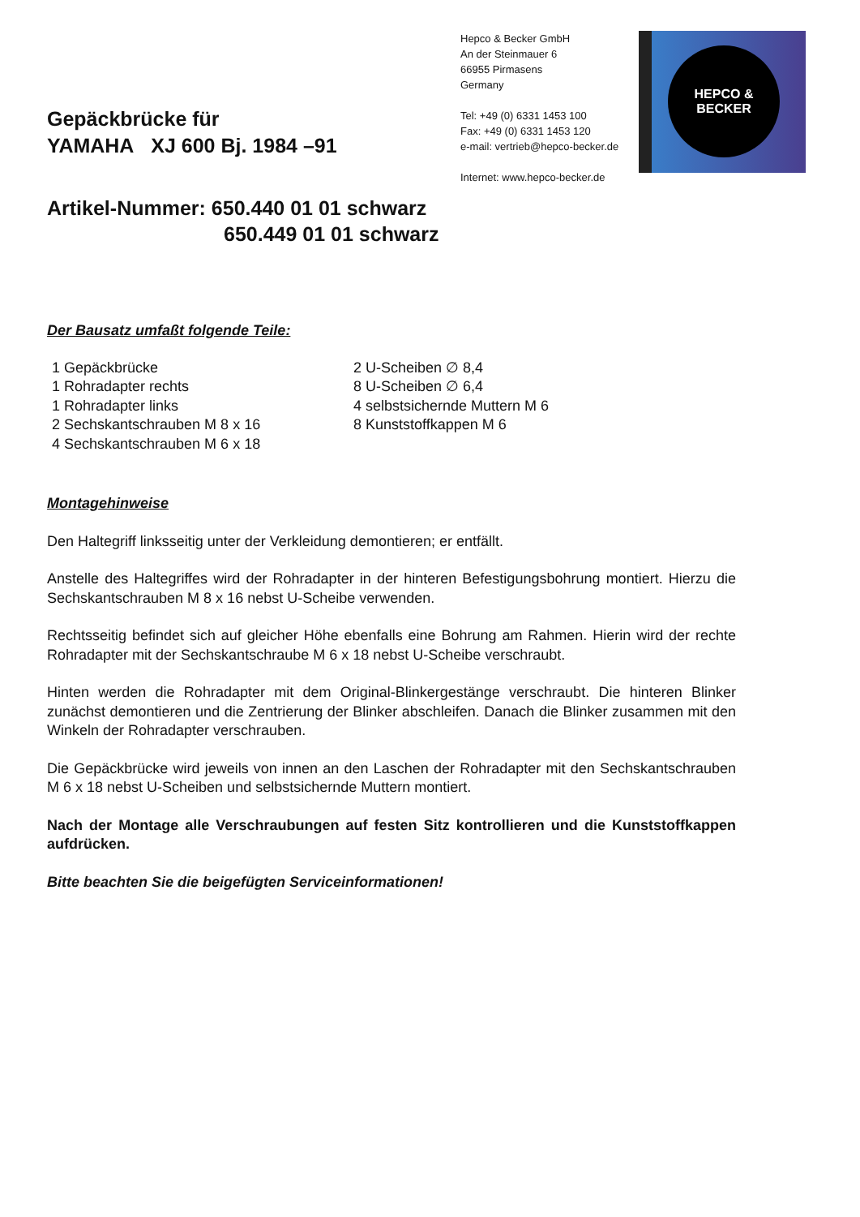Gepäckbrücke für
YAMAHA XJ 600 Bj. 1984 –91
Hepco & Becker GmbH
An der Steinmauer 6
66955 Pirmasens
Germany
Tel: +49 (0) 6331 1453 100
Fax: +49 (0) 6331 1453 120
e-mail: vertrieb@hepco-becker.de
Internet: www.hepco-becker.de
HEPCO &
BECKER
Artikel-Nummer: 650.440 01 01 schwarz
650.449 01 01 schwarz
Der Bausatz umfaßt folgende Teile:
1 Gepäckbrücke
1 Rohradapter rechts
1 Rohradapter links
2 Sechskantschrauben M 8 x 16
4 Sechskantschrauben M 6 x 18
2 U-Scheiben ∅ 8,4
8 U-Scheiben ∅ 6,4
4 selbstsichernde Muttern M 6
8 Kunststoffkappen M 6
Montagehinweise
Den Haltegriff linksseitig unter der Verkleidung demontieren; er entfällt.
Anstelle des Haltegriffes wird der Rohradapter in der hinteren Befestigungsbohrung montiert. Hierzu die Sechskantschrauben M 8 x 16 nebst U-Scheibe verwenden.
Rechtsseitig befindet sich auf gleicher Höhe ebenfalls eine Bohrung am Rahmen. Hierin wird der rechte Rohradapter mit der Sechskantschraube M 6 x 18 nebst U-Scheibe verschraubt.
Hinten werden die Rohradapter mit dem Original-Blinkergestänge verschraubt. Die hinteren Blinker zunächst demontieren und die Zentrierung der Blinker abschleifen. Danach die Blinker zusammen mit den Winkeln der Rohradapter verschrauben.
Die Gepäckbrücke wird jeweils von innen an den Laschen der Rohradapter mit den Sechskantschrauben M 6 x 18 nebst U-Scheiben und selbstsichernde Muttern montiert.
Nach der Montage alle Verschraubungen auf festen Sitz kontrollieren und die Kunststoffkappen aufdrücken.
Bitte beachten Sie die beigefügten Serviceinformationen!